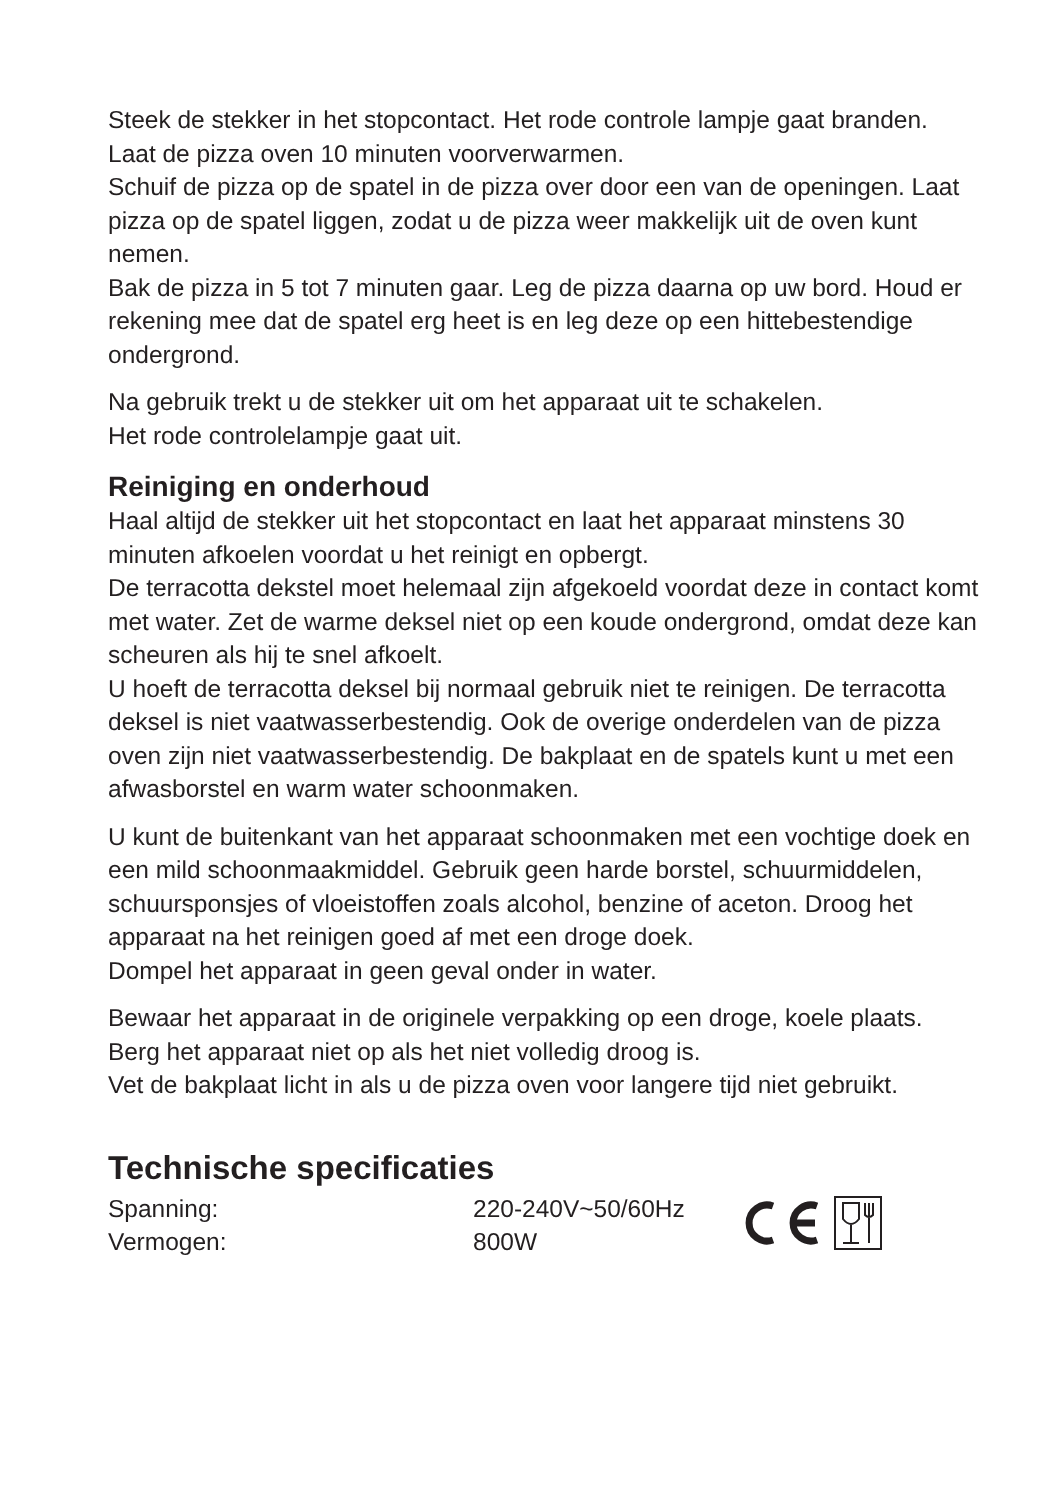Steek de stekker in het stopcontact. Het rode controle lampje gaat branden. Laat de pizza oven 10 minuten voorverwarmen.
Schuif de pizza op de spatel in de pizza over door een van de openingen. Laat pizza op de spatel liggen, zodat u de pizza weer makkelijk uit de oven kunt nemen.
Bak de pizza in 5 tot 7 minuten gaar. Leg de pizza daarna op uw bord. Houd er rekening mee dat de spatel erg heet is en leg deze op een hittebestendige ondergrond.
Na gebruik trekt u de stekker uit om het apparaat uit te schakelen.
Het rode controlelampje gaat uit.
Reiniging en onderhoud
Haal altijd de stekker uit het stopcontact en laat het apparaat minstens 30 minuten afkoelen voordat u het reinigt en opbergt.
De terracotta dekstel moet helemaal zijn afgekoeld voordat deze in contact komt met water. Zet de warme deksel niet op een koude ondergrond, omdat deze kan scheuren als hij te snel afkoelt.
U hoeft de terracotta deksel bij normaal gebruik niet te reinigen. De terracotta deksel is niet vaatwasserbestendig. Ook de overige onderdelen van de pizza oven zijn niet vaatwasserbestendig. De bakplaat en de spatels kunt u met een afwasborstel en warm water schoonmaken.
U kunt de buitenkant van het apparaat schoonmaken met een vochtige doek en een mild schoonmaakmiddel. Gebruik geen harde borstel, schuurmiddelen, schuursponsjes of vloeistoffen zoals alcohol, benzine of aceton. Droog het apparaat na het reinigen goed af met een droge doek.
Dompel het apparaat in geen geval onder in water.
Bewaar het apparaat in de originele verpakking op een droge, koele plaats. Berg het apparaat niet op als het niet volledig droog is.
Vet de bakplaat licht in als u de pizza oven voor langere tijd niet gebruikt.
Technische specificaties
Spanning:
Vermogen:
220-240V~50/60Hz
800W